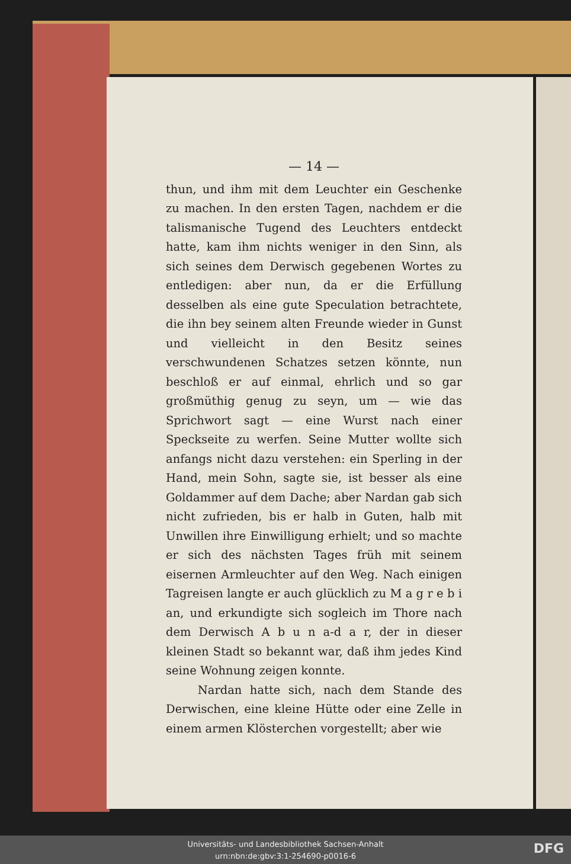— 14 —
thun, und ihm mit dem Leuchter ein Geschenke zu machen. In den ersten Tagen, nachdem er die talismanische Tugend des Leuchters entdeckt hatte, kam ihm nichts weniger in den Sinn, als sich seines dem Derwisch gegebenen Wortes zu entledigen: aber nun, da er die Erfüllung desselben als eine gute Speculation betrachtete, die ihn bey seinem alten Freunde wieder in Gunst und vielleicht in den Besitz seines verschwundenen Schatzes setzen könnte, nun beschloß er auf einmal, ehrlich und so gar großmüthig genug zu seyn, um — wie das Sprichwort sagt — eine Wurst nach einer Speckseite zu werfen. Seine Mutter wollte sich anfangs nicht dazu verstehen: ein Sperling in der Hand, mein Sohn, sagte sie, ist besser als eine Goldammer auf dem Dache; aber Nardan gab sich nicht zufrieden, bis er halb in Guten, halb mit Unwillen ihre Einwilligung erhielt; und so machte er sich des nächsten Tages früh mit seinem eisernen Armleuchter auf den Weg. Nach einigen Tagreisen langte er auch glücklich zu M a g r e b i an, und erkundigte sich sogleich im Thore nach dem Derwisch A b u n a-d a r, der in dieser kleinen Stadt so bekannt war, daß ihm jedes Kind seine Wohnung zeigen konnte.
Nardan hatte sich, nach dem Stande des Derwischen, eine kleine Hütte oder eine Zelle in einem armen Klösterchen vorgestellt; aber wie
Universitäts- und Landesbibliothek Sachsen-Anhalt
urn:nbn:de:gbv:3:1-254690-p0016-6
DFG